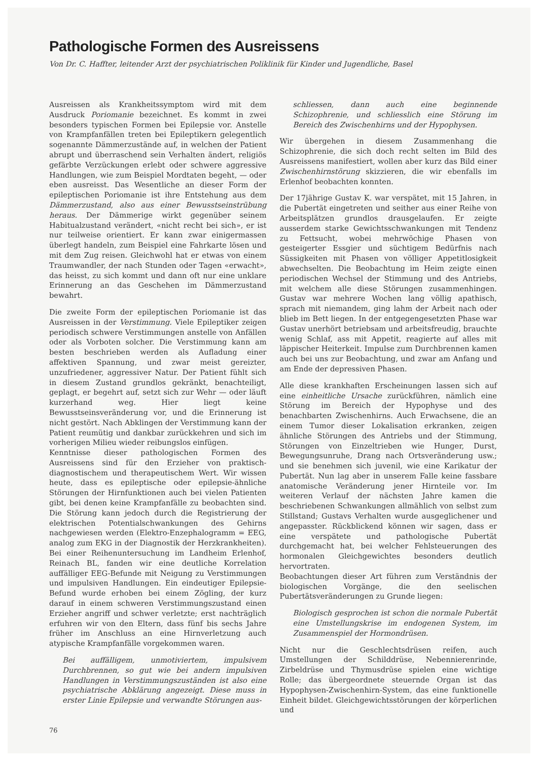Pathologische Formen des Ausreissens
Von Dr. C. Haffter, leitender Arzt der psychiatrischen Poliklinik für Kinder und Jugendliche, Basel
Ausreissen als Krankheitssymptom wird mit dem Ausdruck Poriomanie bezeichnet. Es kommt in zwei besonders typischen Formen bei Epilepsie vor. Anstelle von Krampfanfällen treten bei Epileptikern gelegentlich sogenannte Dämmerzustände auf, in welchen der Patient abrupt und überraschend sein Verhalten ändert, religiös gefärbte Verzückungen erlebt oder schwere aggressive Handlungen, wie zum Beispiel Mordtaten begeht, — oder eben ausreisst. Das Wesentliche an dieser Form der epileptischen Poriomanie ist ihre Entstehung aus dem Dämmerzustand, also aus einer Bewusstseinstrübung heraus. Der Dämmerige wirkt gegenüber seinem Habitualzustand verändert, «nicht recht bei sich», er ist nur teilweise orientiert. Er kann zwar einigermassen überlegt handeln, zum Beispiel eine Fahrkarte lösen und mit dem Zug reisen. Gleichwohl hat er etwas von einem Traumwandler, der nach Stunden oder Tagen «erwacht», das heisst, zu sich kommt und dann oft nur eine unklare Erinnerung an das Geschehen im Dämmerzustand bewahrt.
Die zweite Form der epileptischen Poriomanie ist das Ausreissen in der Verstimmung. Viele Epileptiker zeigen periodisch schwere Verstimmungen anstelle von Anfällen oder als Vorboten solcher. Die Verstimmung kann am besten beschrieben werden als Aufladung einer affektiven Spannung, und zwar meist gereizter, unzufriedener, aggressiver Natur. Der Patient fühlt sich in diesem Zustand grundlos gekränkt, benachteiligt, geplagt, er begehrt auf, setzt sich zur Wehr — oder läuft kurzerhand weg. Hier liegt keine Bewusstseinsveränderung vor, und die Erinnerung ist nicht gestört. Nach Abklingen der Verstimmung kann der Patient reumütig und dankbar zurückkehren und sich im vorherigen Milieu wieder reibungslos einfügen.
Kenntnisse dieser pathologischen Formen des Ausreissens sind für den Erzieher von praktisch-diagnostischem und therapeutischem Wert. Wir wissen heute, dass es epileptische oder epilepsie-ähnliche Störungen der Hirnfunktionen auch bei vielen Patienten gibt, bei denen keine Krampfanfälle zu beobachten sind. Die Störung kann jedoch durch die Registrierung der elektrischen Potentialschwankungen des Gehirns nachgewiesen werden (Elektro-Enzephalogramm = EEG, analog zum EKG in der Diagnostik der Herzkrankheiten). Bei einer Reihenuntersuchung im Landheim Erlenhof, Reinach BL, fanden wir eine deutliche Korrelation auffälliger EEG-Befunde mit Neigung zu Verstimmungen und impulsiven Handlungen. Ein eindeutiger Epilepsie-Befund wurde erhoben bei einem Zögling, der kurz darauf in einem schweren Verstimmungszustand einen Erzieher angriff und schwer verletzte; erst nachträglich erfuhren wir von den Eltern, dass fünf bis sechs Jahre früher im Anschluss an eine Hirnverletzung auch atypische Krampfanfälle vorgekommen waren.
Bei auffälligem, unmotiviertem, impulsivem Durchbrennen, so gut wie bei andern impulsiven Handlungen in Verstimmungszuständen ist also eine psychiatrische Abklärung angezeigt. Diese muss in erster Linie Epilepsie und verwandte Störungen aus-
76
schliessen, dann auch eine beginnende Schizophrenie, und schliesslich eine Störung im Bereich des Zwischenhirns und der Hypophysen.
Wir übergehen in diesem Zusammenhang die Schizophrenie, die sich doch recht selten im Bild des Ausreissens manifestiert, wollen aber kurz das Bild einer Zwischenhirnstörung skizzieren, die wir ebenfalls im Erlenhof beobachten konnten.
Der 17jährige Gustav K. war verspätet, mit 15 Jahren, in die Pubertät eingetreten und seither aus einer Reihe von Arbeitsplätzen grundlos drausgelaufen. Er zeigte ausserdem starke Gewichtsschwankungen mit Tendenz zu Fettsucht, wobei mehrwöchige Phasen von gesteigerter Essgier und süchtigem Bedürfnis nach Süssigkeiten mit Phasen von völliger Appetitlosigkeit abwechselten. Die Beobachtung im Heim zeigte einen periodischen Wechsel der Stimmung und des Antriebs, mit welchem alle diese Störungen zusammenhingen. Gustav war mehrere Wochen lang völlig apathisch, sprach mit niemandem, ging lahm der Arbeit nach oder blieb im Bett liegen. In der entgegengesetzten Phase war Gustav unerhört betriebsam und arbeitsfreudig, brauchte wenig Schlaf, ass mit Appetit, reagierte auf alles mit läppischer Heiterkeit. Impulse zum Durchbrennen kamen auch bei uns zur Beobachtung, und zwar am Anfang und am Ende der depressiven Phasen.
Alle diese krankhaften Erscheinungen lassen sich auf eine einheitliche Ursache zurückführen, nämlich eine Störung im Bereich der Hypophyse und des benachbarten Zwischenhirns. Auch Erwachsene, die an einem Tumor dieser Lokalisation erkranken, zeigen ähnliche Störungen des Antriebs und der Stimmung, Störungen von Einzeltrieben wie Hunger, Durst, Bewegungsunruhe, Drang nach Ortsveränderung usw.; und sie benehmen sich juvenil, wie eine Karikatur der Pubertät. Nun lag aber in unserem Falle keine fassbare anatomische Veränderung jener Hirnteile vor. Im weiteren Verlauf der nächsten Jahre kamen die beschriebenen Schwankungen allmählich von selbst zum Stillstand; Gustavs Verhalten wurde ausgeglichener und angepasster. Rückblickend können wir sagen, dass er eine verspätete und pathologische Pubertät durchgemacht hat, bei welcher Fehlsteuerungen des hormonalen Gleichgewichtes besonders deutlich hervortraten.
Beobachtungen dieser Art führen zum Verständnis der biologischen Vorgänge, die den seelischen Pubertätsveränderungen zu Grunde liegen:
Biologisch gesprochen ist schon die normale Pubertät eine Umstellungskrise im endogenen System, im Zusammenspiel der Hormondrüsen.
Nicht nur die Geschlechtsdrüsen reifen, auch Umstellungen der Schilddrüse, Nebennierenrinde, Zirbeldrüse und Thymusdrüse spielen eine wichtige Rolle; das übergeordnete steuernde Organ ist das Hypophysen-Zwischenhirn-System, das eine funktionelle Einheit bildet. Gleichgewichtsstörungen der körperlichen und